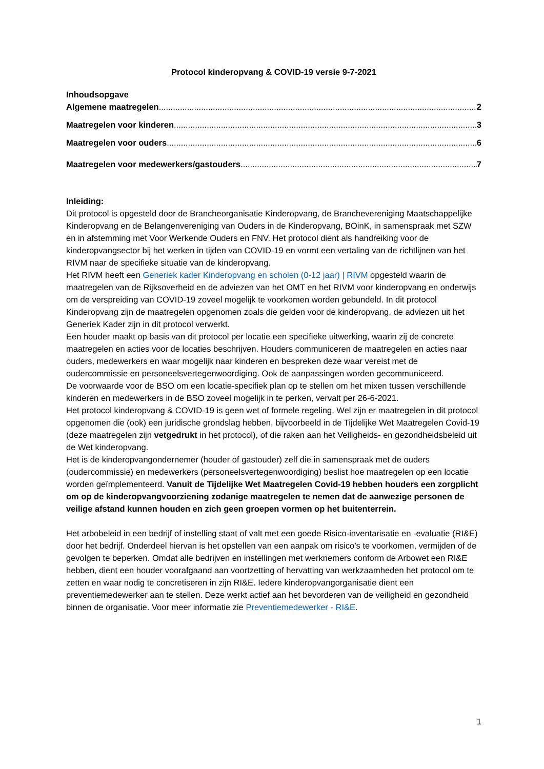Protocol kinderopvang & COVID-19 versie 9-7-2021
Inhoudsopgave
Algemene maatregelen 2
Maatregelen voor kinderen 3
Maatregelen voor ouders 6
Maatregelen voor medewerkers/gastouders 7
Inleiding:
Dit protocol is opgesteld door de Brancheorganisatie Kinderopvang, de Branchevereniging Maatschappelijke Kinderopvang en de Belangenvereniging van Ouders in de Kinderopvang, BOinK, in samenspraak met SZW en in afstemming met Voor Werkende Ouders en FNV. Het protocol dient als handreiking voor de kinderopvangsector bij het werken in tijden van COVID-19 en vormt een vertaling van de richtlijnen van het RIVM naar de specifieke situatie van de kinderopvang.
Het RIVM heeft een Generiek kader Kinderopvang en scholen (0-12 jaar) | RIVM opgesteld waarin de maatregelen van de Rijksoverheid en de adviezen van het OMT en het RIVM voor kinderopvang en onderwijs om de verspreiding van COVID-19 zoveel mogelijk te voorkomen worden gebundeld. In dit protocol Kinderopvang zijn de maatregelen opgenomen zoals die gelden voor de kinderopvang, de adviezen uit het Generiek Kader zijn in dit protocol verwerkt.
Een houder maakt op basis van dit protocol per locatie een specifieke uitwerking, waarin zij de concrete maatregelen en acties voor de locaties beschrijven. Houders communiceren de maatregelen en acties naar ouders, medewerkers en waar mogelijk naar kinderen en bespreken deze waar vereist met de oudercommissie en personeelsvertegenwoordiging. Ook de aanpassingen worden gecommuniceerd.
De voorwaarde voor de BSO om een locatie-specifiek plan op te stellen om het mixen tussen verschillende kinderen en medewerkers in de BSO zoveel mogelijk in te perken, vervalt per 26-6-2021.
Het protocol kinderopvang & COVID-19 is geen wet of formele regeling. Wel zijn er maatregelen in dit protocol opgenomen die (ook) een juridische grondslag hebben, bijvoorbeeld in de Tijdelijke Wet Maatregelen Covid-19 (deze maatregelen zijn vetgedrukt in het protocol), of die raken aan het Veiligheids- en gezondheidsbeleid uit de Wet kinderopvang.
Het is de kinderopvangondernemer (houder of gastouder) zelf die in samenspraak met de ouders (oudercommissie) en medewerkers (personeelsvertegenwoordiging) beslist hoe maatregelen op een locatie worden geïmplementeerd. Vanuit de Tijdelijke Wet Maatregelen Covid-19 hebben houders een zorgplicht om op de kinderopvangvoorziening zodanige maatregelen te nemen dat de aanwezige personen de veilige afstand kunnen houden en zich geen groepen vormen op het buitenterrein.
Het arbobeleid in een bedrijf of instelling staat of valt met een goede Risico-inventarisatie en -evaluatie (RI&E) door het bedrijf. Onderdeel hiervan is het opstellen van een aanpak om risico’s te voorkomen, vermijden of de gevolgen te beperken. Omdat alle bedrijven en instellingen met werknemers conform de Arbowet een RI&E hebben, dient een houder voorafgaand aan voortzetting of hervatting van werkzaamheden het protocol om te zetten en waar nodig te concretiseren in zijn RI&E. Iedere kinderopvangorganisatie dient een preventiemedewerker aan te stellen. Deze werkt actief aan het bevorderen van de veiligheid en gezondheid binnen de organisatie. Voor meer informatie zie Preventiemedewerker - RI&E.
1